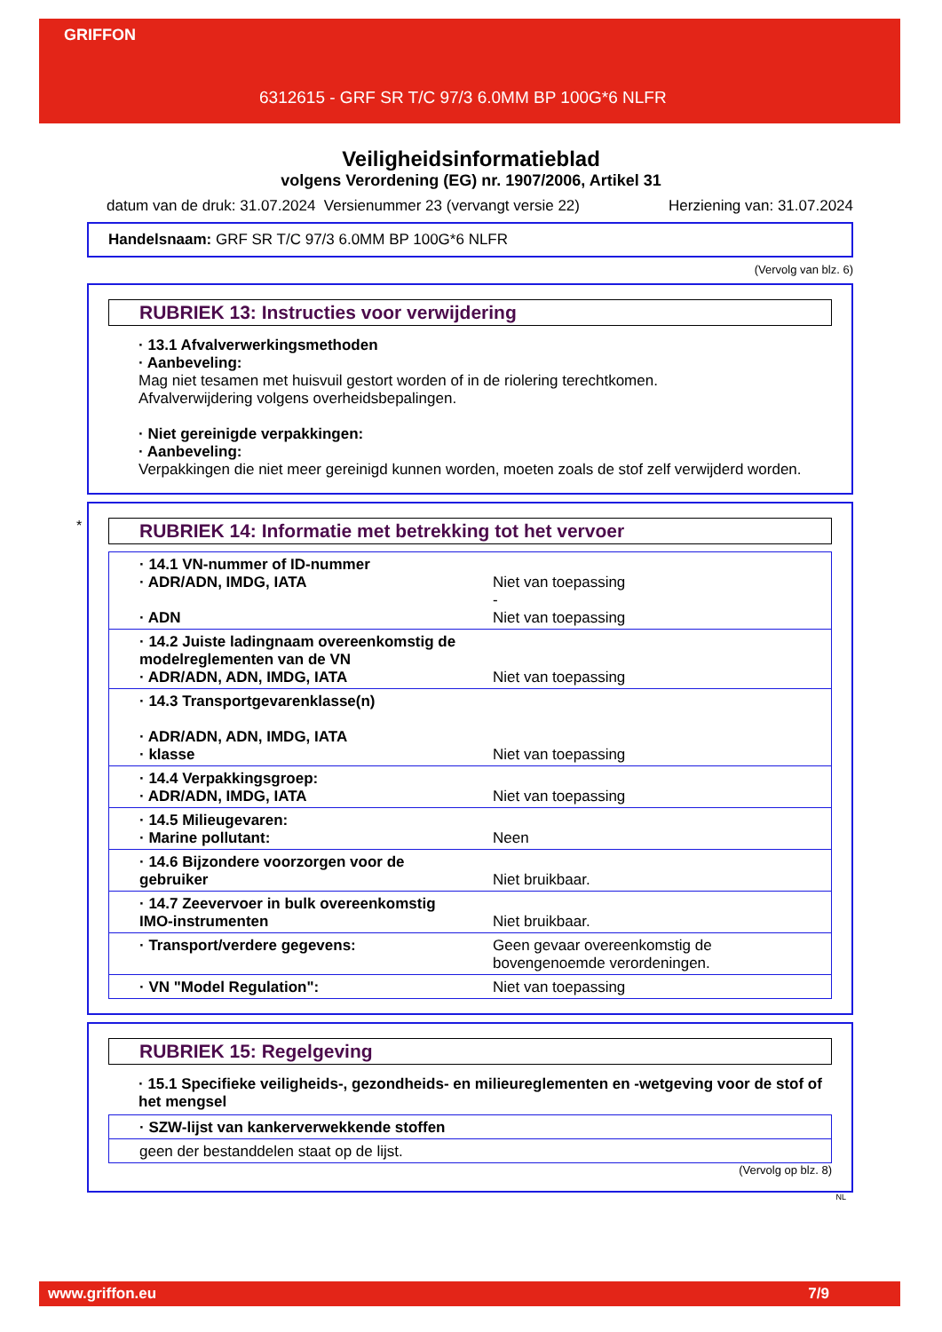GRIFFON
6312615 - GRF SR T/C 97/3 6.0MM BP 100G*6 NLFR
Veiligheidsinformatieblad
volgens Verordening (EG) nr. 1907/2006, Artikel 31
datum van de druk: 31.07.2024 Versienummer 23 (vervangt versie 22) Herziening van: 31.07.2024
Handelsnaam: GRF SR T/C 97/3 6.0MM BP 100G*6 NLFR
(Vervolg van blz. 6)
RUBRIEK 13: Instructies voor verwijdering
· 13.1 Afvalverwerkingsmethoden
· Aanbeveling:
Mag niet tesamen met huisvuil gestort worden of in de riolering terechtkomen.
Afvalverwijdering volgens overheidsbepalingen.
· Niet gereinigde verpakkingen:
· Aanbeveling:
Verpakkingen die niet meer gereinigd kunnen worden, moeten zoals de stof zelf verwijderd worden.
*
RUBRIEK 14: Informatie met betrekking tot het vervoer
| · 14.1 VN-nummer of ID-nummer · ADR/ADN, IMDG, IATA · ADN | Niet van toepassing - Niet van toepassing |
| · 14.2 Juiste ladingnaam overeenkomstig de modelreglementen van de VN · ADR/ADN, ADN, IMDG, IATA | Niet van toepassing |
| · 14.3 Transportgevarenklasse(n) · ADR/ADN, ADN, IMDG, IATA · klasse | Niet van toepassing |
| · 14.4 Verpakkingsgroep: · ADR/ADN, IMDG, IATA | Niet van toepassing |
| · 14.5 Milieugevaren: · Marine pollutant: | Neen |
| · 14.6 Bijzondere voorzorgen voor de gebruiker | Niet bruikbaar. |
| · 14.7 Zeevervoer in bulk overeenkomstig IMO-instrumenten | Niet bruikbaar. |
| · Transport/verdere gegevens: | Geen gevaar overeenkomstig de bovengenoemde verordeningen. |
| · VN "Model Regulation": | Niet van toepassing |
RUBRIEK 15: Regelgeving
· 15.1 Specifieke veiligheids-, gezondheids- en milieureglementen en -wetgeving voor de stof of het mengsel
| · SZW-lijst van kankerverwekkende stoffen |
| geen der bestanddelen staat op de lijst. |
(Vervolg op blz. 8)
NL
www.griffon.eu 7/9